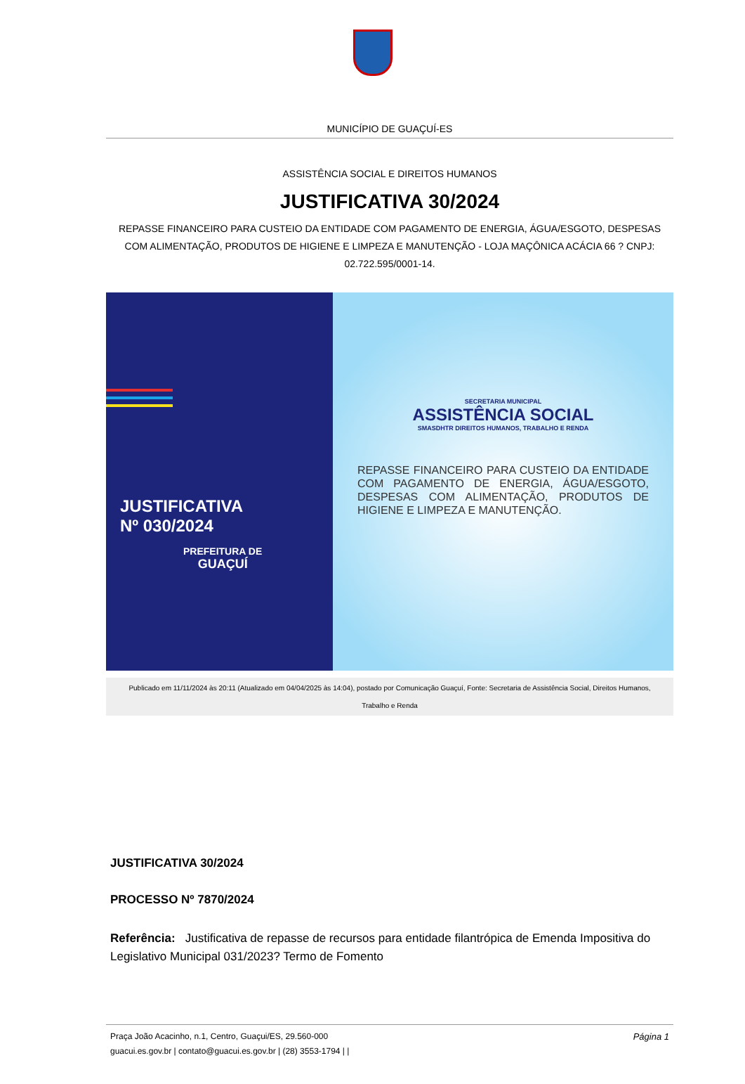MUNICÍPIO DE GUAÇUÍ-ES
ASSISTÊNCIA SOCIAL E DIREITOS HUMANOS
JUSTIFICATIVA 30/2024
REPASSE FINANCEIRO PARA CUSTEIO DA ENTIDADE COM PAGAMENTO DE ENERGIA, ÁGUA/ESGOTO, DESPESAS COM ALIMENTAÇÃO, PRODUTOS DE HIGIENE E LIMPEZA E MANUTENÇÃO - LOJA MAÇÔNICA ACÁCIA 66 ? CNPJ: 02.722.595/0001-14.
JUSTIFICATIVA
Nº 030/2024
PREFEITURA DE
GUAÇUÍ
SECRETARIA MUNICIPAL
ASSISTÊNCIA SOCIAL
SMASDHTR DIREITOS HUMANOS, TRABALHO E RENDA
REPASSE FINANCEIRO PARA CUSTEIO DA ENTIDADE COM PAGAMENTO DE ENERGIA, ÁGUA/ESGOTO, DESPESAS COM ALIMENTAÇÃO, PRODUTOS DE HIGIENE E LIMPEZA E MANUTENÇÃO.
Publicado em 11/11/2024 às 20:11 (Atualizado em 04/04/2025 às 14:04), postado por Comunicação Guaçuí, Fonte: Secretaria de Assistência Social, Direitos Humanos, Trabalho e Renda
JUSTIFICATIVA 30/2024
PROCESSO Nº 7870/2024
Referência: Justificativa de repasse de recursos para entidade filantrópica de Emenda Impositiva do Legislativo Municipal 031/2023? Termo de Fomento
Página 1 Praça João Acacinho, n.1, Centro, Guaçui/ES, 29.560-000
guacui.es.gov.br | contato@guacui.es.gov.br | (28) 3553-1794 | |